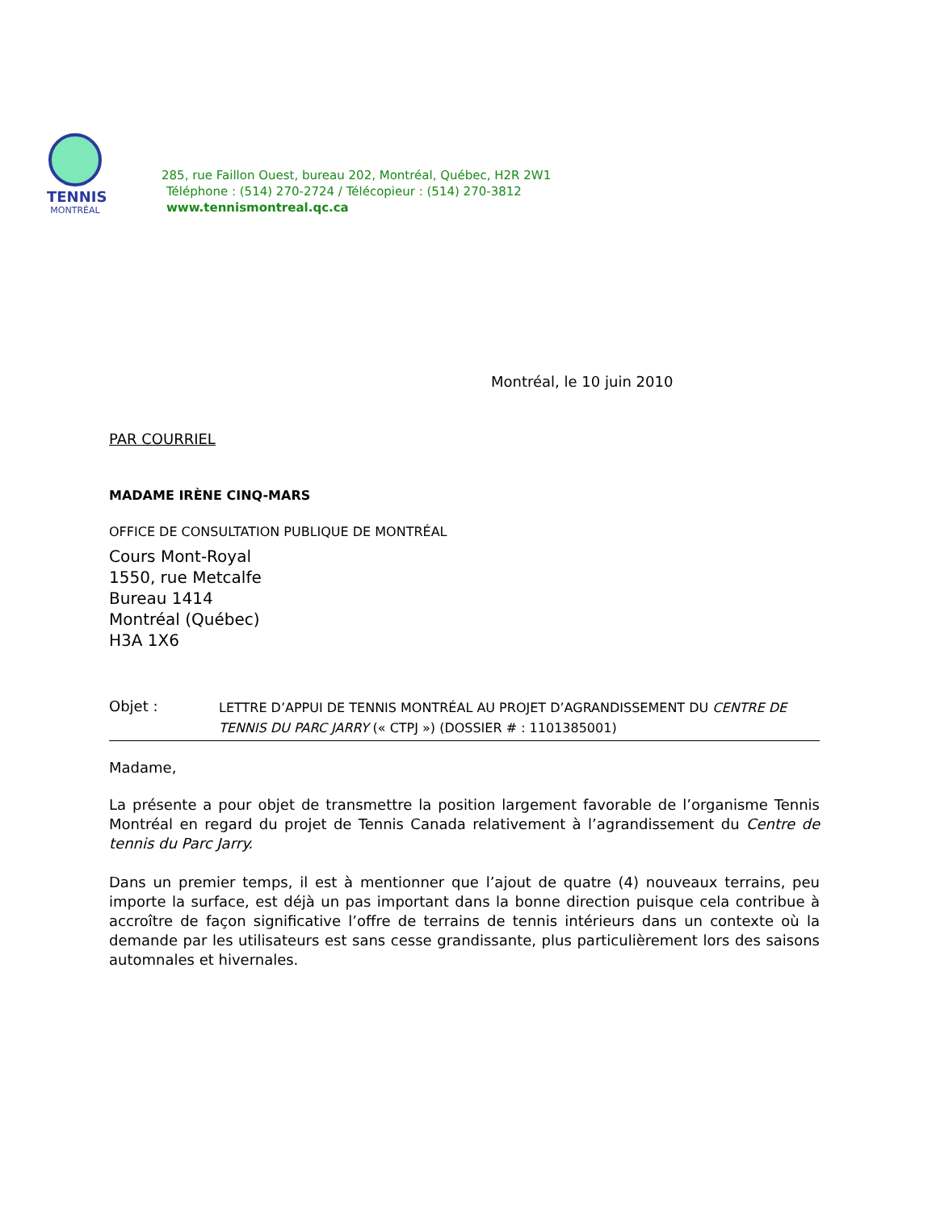TENNIS
MONTRÉAL
285, rue Faillon Ouest, bureau 202, Montréal, Québec, H2R 2W1
Téléphone : (514) 270-2724 / Télécopieur : (514) 270-3812
www.tennismontreal.qc.ca
Montréal, le 10 juin 2010
PAR COURRIEL
MADAME IRÈNE CINQ-MARS
OFFICE DE CONSULTATION PUBLIQUE DE MONTRÉAL
Cours Mont-Royal
1550, rue Metcalfe
Bureau 1414
Montréal (Québec)
H3A 1X6
Objet :
LETTRE D’APPUI DE TENNIS MONTRÉAL AU PROJET D’AGRANDISSEMENT DU CENTRE DE TENNIS DU PARC JARRY (« CTPJ ») (DOSSIER # : 1101385001)
Madame,
La présente a pour objet de transmettre la position largement favorable de l’organisme Tennis Montréal en regard du projet de Tennis Canada relativement à l’agrandissement du Centre de tennis du Parc Jarry.
Dans un premier temps, il est à mentionner que l’ajout de quatre (4) nouveaux terrains, peu importe la surface, est déjà un pas important dans la bonne direction puisque cela contribue à accroître de façon significative l’offre de terrains de tennis intérieurs dans un contexte où la demande par les utilisateurs est sans cesse grandissante, plus particulièrement lors des saisons automnales et hivernales.